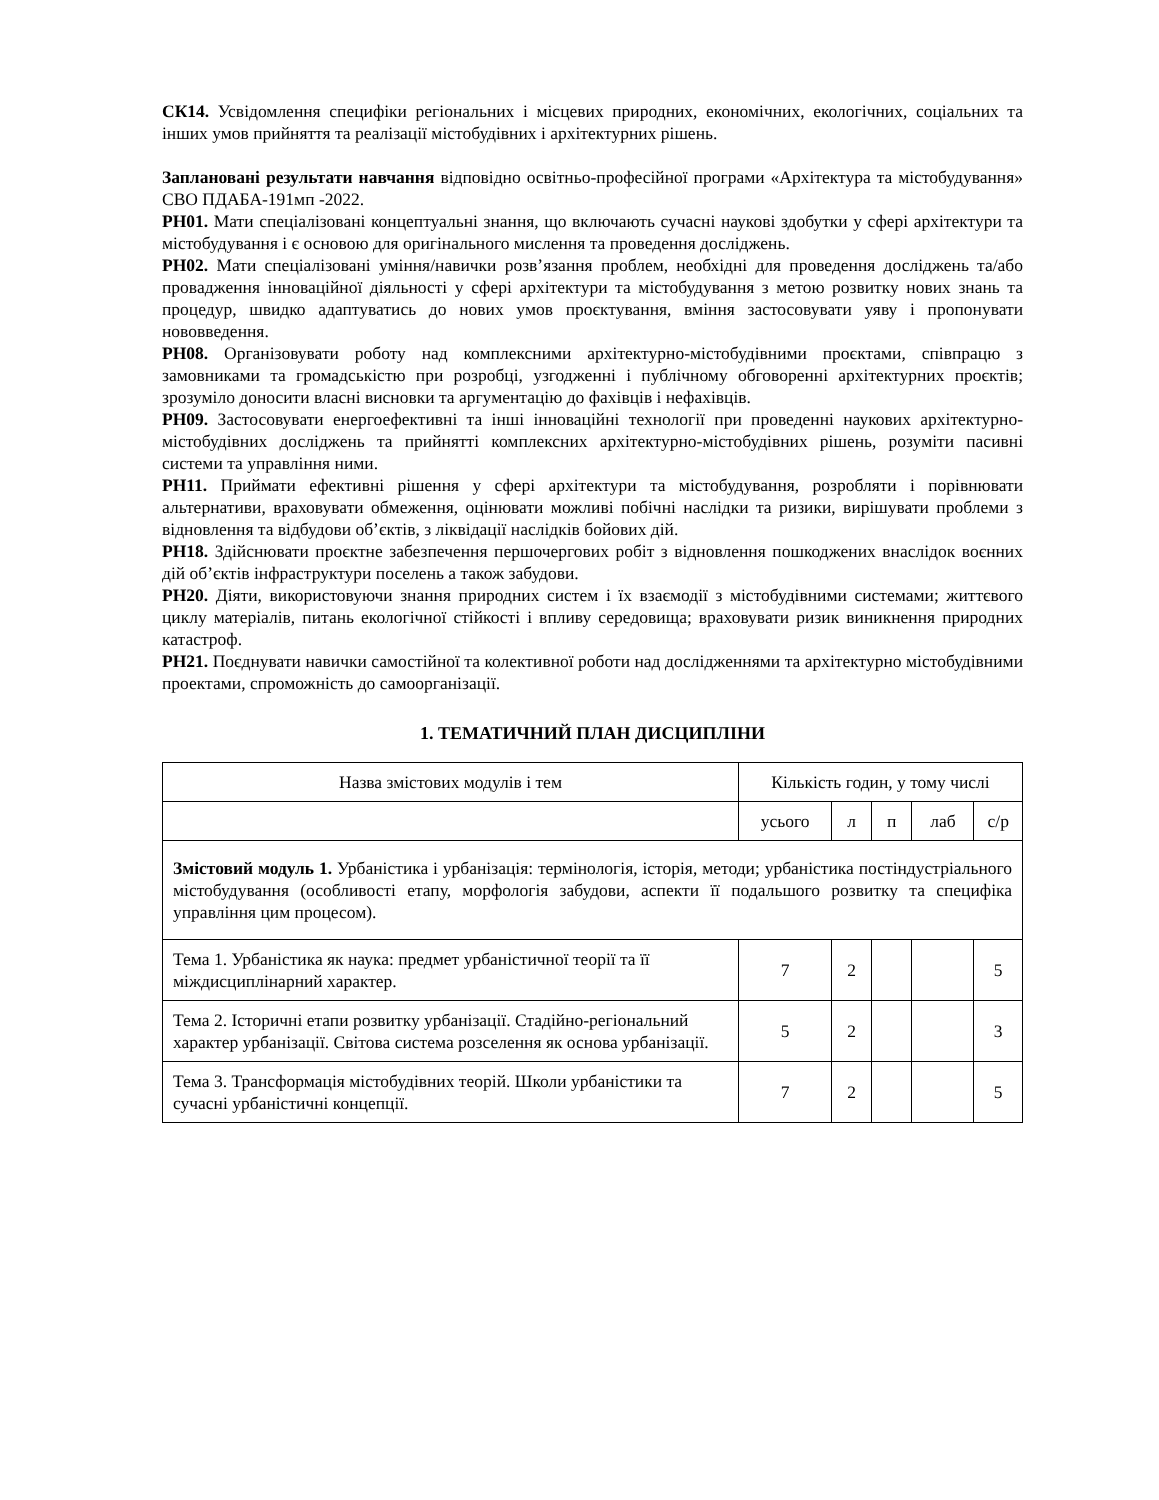СК14. Усвідомлення специфіки регіональних і місцевих природних, економічних, екологічних, соціальних та інших умов прийняття та реалізації містобудівних і архітектурних рішень.
Заплановані результати навчання відповідно освітньо-професійної програми «Архітектура та містобудування» СВО ПДАБА-191мп -2022.
РН01. Мати спеціалізовані концептуальні знання, що включають сучасні наукові здобутки у сфері архітектури та містобудування і є основою для оригінального мислення та проведення досліджень.
РН02. Мати спеціалізовані уміння/навички розв’язання проблем, необхідні для проведення досліджень та/або провадження інноваційної діяльності у сфері архітектури та містобудування з метою розвитку нових знань та процедур, швидко адаптуватись до нових умов проєктування, вміння застосовувати уяву і пропонувати нововведення.
РН08. Організовувати роботу над комплексними архітектурно-містобудівними проєктами, співпрацю з замовниками та громадськістю при розробці, узгодженні і публічному обговоренні архітектурних проєктів; зрозуміло доносити власні висновки та аргументацію до фахівців і нефахівців.
РН09. Застосовувати енергоефективні та інші інноваційні технології при проведенні наукових архітектурно-містобудівних досліджень та прийнятті комплексних архітектурно-містобудівних рішень, розуміти пасивні системи та управління ними.
РН11. Приймати ефективні рішення у сфері архітектури та містобудування, розробляти і порівнювати альтернативи, враховувати обмеження, оцінювати можливі побічні наслідки та ризики, вирішувати проблеми з відновлення та відбудови об’єктів, з ліквідації наслідків бойових дій.
РН18. Здійснювати проєктне забезпечення першочергових робіт з відновлення пошкоджених внаслідок воєнних дій об’єктів інфраструктури поселень а також забудови.
РН20. Діяти, використовуючи знання природних систем і їх взаємодії з містобудівними системами; життєвого циклу матеріалів, питань екологічної стійкості і впливу середовища; враховувати ризик виникнення природних катастроф.
РН21. Поєднувати навички самостійної та колективної роботи над дослідженнями та архітектурно містобудівними проектами, спроможність до самоорганізації.
1. ТЕМАТИЧНИЙ ПЛАН ДИСЦИПЛІНИ
| Назва змістових модулів і тем | Кількість годин, у тому числі | | | | |
| --- | --- | --- | --- | --- | --- |
| | усього | л | п | лаб | с/р |
| Змістовий модуль 1. Урбаністика і урбанізація: термінологія, історія, методи; урбаністика постіндустріального містобудування (особливості етапу, морфологія забудови, аспекти її подальшого розвитку та специфіка управління цим процесом). | | | | | |
| Тема 1. Урбаністика як наука: предмет урбаністичної теорії та її міждисциплінарний характер. | 7 | 2 | | | 5 |
| Тема 2. Історичні етапи розвитку урбанізації. Стадійно-регіональний характер урбанізації. Світова система розселення як основа урбанізації. | 5 | 2 | | | 3 |
| Тема 3. Трансформація містобудівних теорій. Школи урбаністики та сучасні урбаністичні концепції. | 7 | 2 | | | 5 |